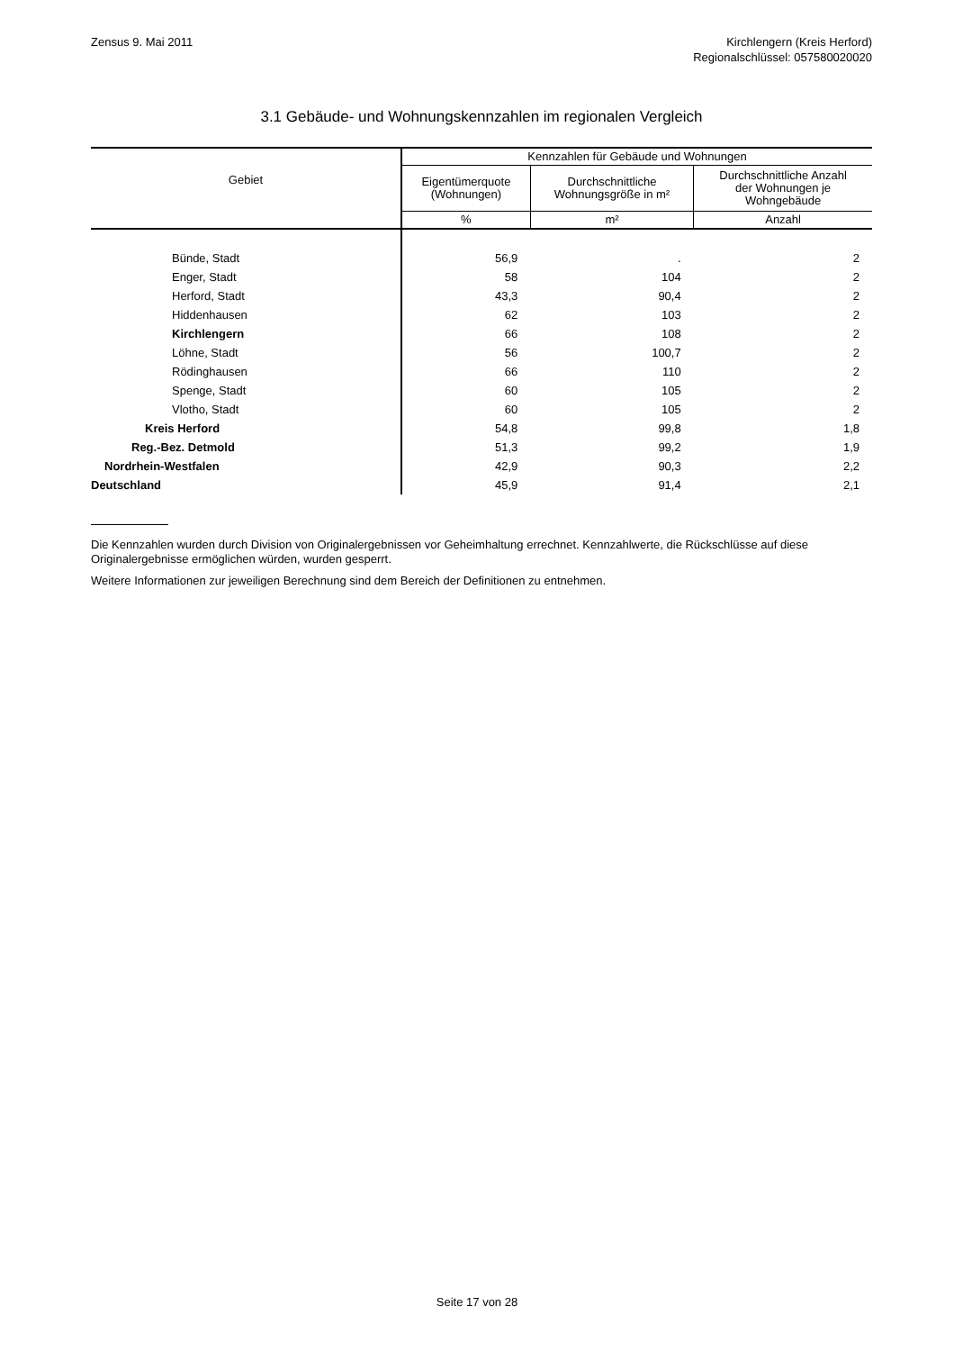Zensus 9. Mai 2011 Kirchlengern (Kreis Herford)
Regionalschlüssel: 057580020020
3.1 Gebäude- und Wohnungskennzahlen im regionalen Vergleich
| Gebiet | Kennzahlen für Gebäude und Wohnungen | | |
| --- | --- | --- | --- |
| | Eigentümerquote (Wohnungen) | Durchschnittliche Wohnungsgröße in m² | Durchschnittliche Anzahl der Wohnungen je Wohngebäude |
| | % | m² | Anzahl |
| Bünde, Stadt | 56,9 | . | 2 |
| Enger, Stadt | 58 | 104 | 2 |
| Herford, Stadt | 43,3 | 90,4 | 2 |
| Hiddenhausen | 62 | 103 | 2 |
| Kirchlengern | 66 | 108 | 2 |
| Löhne, Stadt | 56 | 100,7 | 2 |
| Rödinghausen | 66 | 110 | 2 |
| Spenge, Stadt | 60 | 105 | 2 |
| Vlotho, Stadt | 60 | 105 | 2 |
| Kreis Herford | 54,8 | 99,8 | 1,8 |
| Reg.-Bez. Detmold | 51,3 | 99,2 | 1,9 |
| Nordrhein-Westfalen | 42,9 | 90,3 | 2,2 |
| Deutschland | 45,9 | 91,4 | 2,1 |
Die Kennzahlen wurden durch Division von Originalergebnissen vor Geheimhaltung errechnet. Kennzahlwerte, die Rückschlüsse auf diese Originalergebnisse ermöglichen würden, wurden gesperrt.
Weitere Informationen zur jeweiligen Berechnung sind dem Bereich der Definitionen zu entnehmen.
Seite 17 von 28